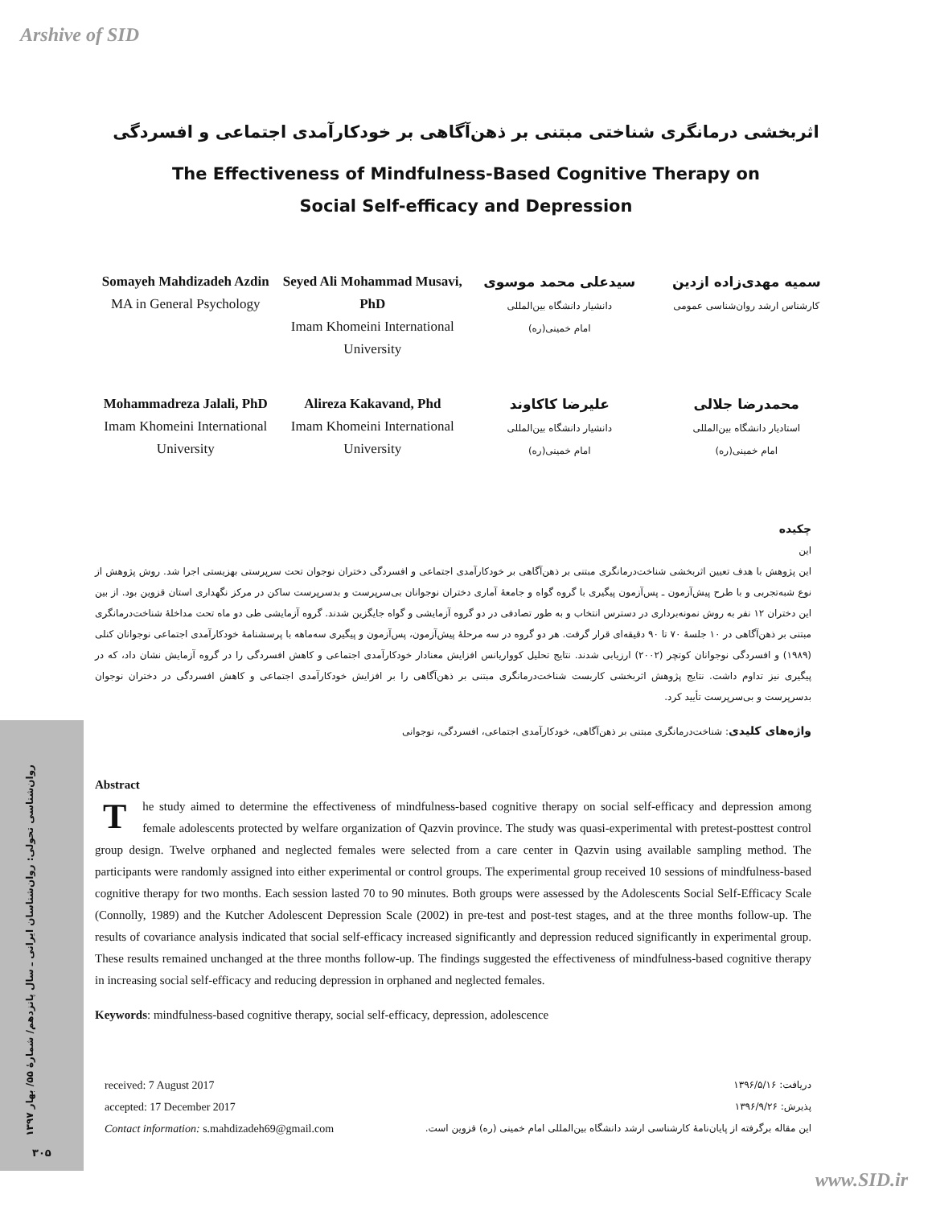Arshive of SID
اثربخشی درمانگری شناختی مبتنی بر ذهن‌آگاهی بر خودکارآمدی اجتماعی و افسردگی
The Effectiveness of Mindfulness-Based Cognitive Therapy on
Social Self-efficacy and Depression
Somayeh Mahdizadeh Azdin
MA in General Psychology
Seyed Ali Mohammad Musavi, PhD
Imam Khomeini International University
سیدعلی محمد موسوی
دانشیار دانشگاه بین‌المللی
امام خمینی(ره)
سمیه مهدی‌زاده ازدین
کارشناس ارشد روان‌شناسی عمومی
Mohammadreza Jalali, PhD
Imam Khomeini International University
Alireza Kakavand, Phd
Imam Khomeini International University
علیرضا کاکاوند
دانشیار دانشگاه بین‌المللی
امام خمینی(ره)
محمدرضا جلالی
استادیار دانشگاه بین‌المللی
امام خمینی(ره)
چکیده
این
این پژوهش با هدف تعیین اثربخشی شناخت‌درمانگری مبتنی بر ذهن‌آگاهی بر خودکارآمدی اجتماعی و افسردگی دختران نوجوان تحت سرپرستی بهزیستی اجرا شد. روش پژوهش از نوع شبه‌تجربی و با طرح پیش‌آزمون ـ پس‌آزمون پیگیری با گروه گواه و جامعۀ آماری دختران نوجوانان بی‌سرپرست و بدسرپرست ساکن در مرکز نگهداری استان قزوین بود. از بین این دختران ۱۲ نفر به روش نمونه‌برداری در دسترس انتخاب و به طور تصادفی در دو گروه آزمایشی و گواه جایگزین شدند. گروه آزمایشی طی دو ماه تحت مداخلۀ شناخت‌درمانگری مبتنی بر ذهن‌آگاهی در ۱۰ جلسۀ ۷۰ تا ۹۰ دقیقه‌ای قرار گرفت. هر دو گروه در سه مرحلۀ پیش‌آزمون، پس‌آزمون و پیگیری سه‌ماهه با پرسشنامۀ خودکارآمدی اجتماعی نوجوانان کنلی (۱۹۸۹) و افسردگی نوجوانان کوتچر (۲۰۰۲) ارزیابی شدند. نتایج تحلیل کوواریانس افزایش معنادار خودکارآمدی اجتماعی و کاهش افسردگی را در گروه آزمایش نشان داد، که در پیگیری نیز تداوم داشت. نتایج پژوهش اثربخشی کاربست شناخت‌درمانگری مبتنی بر ذهن‌آگاهی را بر افزایش خودکارآمدی اجتماعی و کاهش افسردگی در دختران نوجوان بدسرپرست و بی‌سرپرست تأیید کرد.
واژه‌های کلیدی: شناخت‌درمانگری مبتنی بر ذهن‌آگاهی، خودکارآمدی اجتماعی، افسردگی، نوجوانی
Abstract
The study aimed to determine the effectiveness of mindfulness-based cognitive therapy on social self-efficacy and depression among female adolescents protected by welfare organization of Qazvin province. The study was quasi-experimental with pretest-posttest control group design. Twelve orphaned and neglected females were selected from a care center in Qazvin using available sampling method. The participants were randomly assigned into either experimental or control groups. The experimental group received 10 sessions of mindfulness-based cognitive therapy for two months. Each session lasted 70 to 90 minutes. Both groups were assessed by the Adolescents Social Self-Efficacy Scale (Connolly, 1989) and the Kutcher Adolescent Depression Scale (2002) in pre-test and post-test stages, and at the three months follow-up. The results of covariance analysis indicated that social self-efficacy increased significantly and depression reduced significantly in experimental group. These results remained unchanged at the three months follow-up. The findings suggested the effectiveness of mindfulness-based cognitive therapy in increasing social self-efficacy and reducing depression in orphaned and neglected females.
Keywords: mindfulness-based cognitive therapy, social self-efficacy, depression, adolescence
received: 7 August 2017
accepted: 17 December 2017
Contact information: s.mahdizadeh69@gmail.com
دریافت: ۱۳۹۶/۵/۱۶
پذیرش: ۱۳۹۶/۹/۲۶
این مقاله برگرفته از پایان‌نامۀ کارشناسی ارشد دانشگاه بین‌المللی امام خمینی (ره) قزوین است.
روان‌شناسی تحولی: روان‌شناسان ایرانی ـ سال پانزدهم/ شمارۀ ۵۵/ بهار ۱۳۹۷
۳۰۵
www.SID.ir